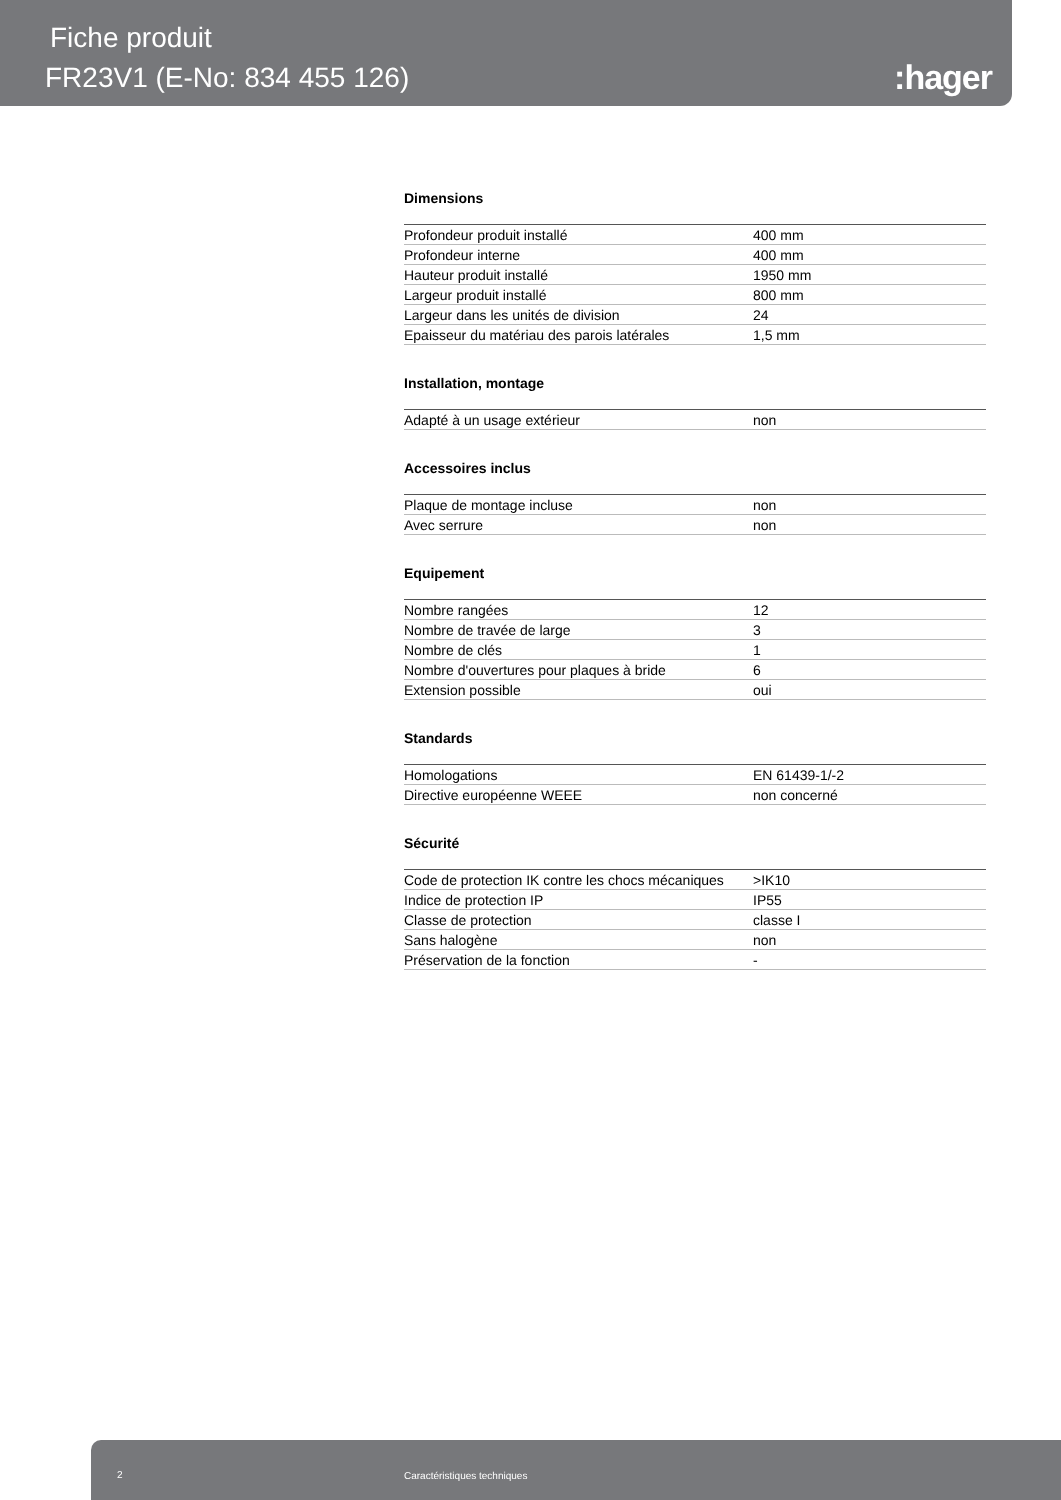Fiche produit
FR23V1 (E-No: 834 455 126) :hager
Dimensions
| Profondeur produit installé | 400 mm |
| Profondeur interne | 400 mm |
| Hauteur produit installé | 1950 mm |
| Largeur produit installé | 800 mm |
| Largeur dans les unités de division | 24 |
| Epaisseur du matériau des parois latérales | 1,5 mm |
Installation, montage
| Adapté à un usage extérieur | non |
Accessoires inclus
| Plaque de montage incluse | non |
| Avec serrure | non |
Equipement
| Nombre rangées | 12 |
| Nombre de travée de large | 3 |
| Nombre de clés | 1 |
| Nombre d'ouvertures pour plaques à bride | 6 |
| Extension possible | oui |
Standards
| Homologations | EN 61439-1/-2 |
| Directive européenne WEEE | non concerné |
Sécurité
| Code de protection IK contre les chocs mécaniques | >IK10 |
| Indice de protection IP | IP55 |
| Classe de protection | classe I |
| Sans halogène | non |
| Préservation de la fonction | - |
2 Caractéristiques techniques